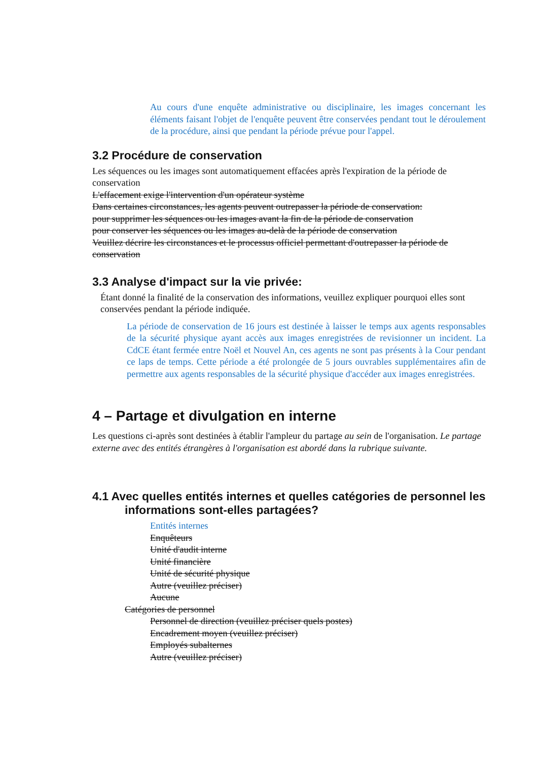Au cours d'une enquête administrative ou disciplinaire, les images concernant les éléments faisant l'objet de l'enquête peuvent être conservées pendant tout le déroulement de la procédure, ainsi que pendant la période prévue pour l'appel.
3.2 Procédure de conservation
Les séquences ou les images sont automatiquement effacées après l'expiration de la période de conservation
L'effacement exige l'intervention d'un opérateur système
Dans certaines circonstances, les agents peuvent outrepasser la période de conservation:
pour supprimer les séquences ou les images avant la fin de la période de conservation
pour conserver les séquences ou les images au-delà de la période de conservation
Veuillez décrire les circonstances et le processus officiel permettant d'outrepasser la période de conservation
3.3 Analyse d'impact sur la vie privée:
Étant donné la finalité de la conservation des informations, veuillez expliquer pourquoi elles sont conservées pendant la période indiquée.
La période de conservation de 16 jours est destinée à laisser le temps aux agents responsables de la sécurité physique ayant accès aux images enregistrées de revisionner un incident. La CdCE étant fermée entre Noël et Nouvel An, ces agents ne sont pas présents à la Cour pendant ce laps de temps. Cette période a été prolongée de 5 jours ouvrables supplémentaires afin de permettre aux agents responsables de la sécurité physique d'accéder aux images enregistrées.
4 – Partage et divulgation en interne
Les questions ci-après sont destinées à établir l'ampleur du partage au sein de l'organisation. Le partage externe avec des entités étrangères à l'organisation est abordé dans la rubrique suivante.
4.1 Avec quelles entités internes et quelles catégories de personnel les informations sont-elles partagées?
Entités internes
Enquêteurs
Unité d'audit interne
Unité financière
Unité de sécurité physique
Autre (veuillez préciser)
Aucune
Catégories de personnel
Personnel de direction (veuillez préciser quels postes)
Encadrement moyen (veuillez préciser)
Employés subalternes
Autre (veuillez préciser)